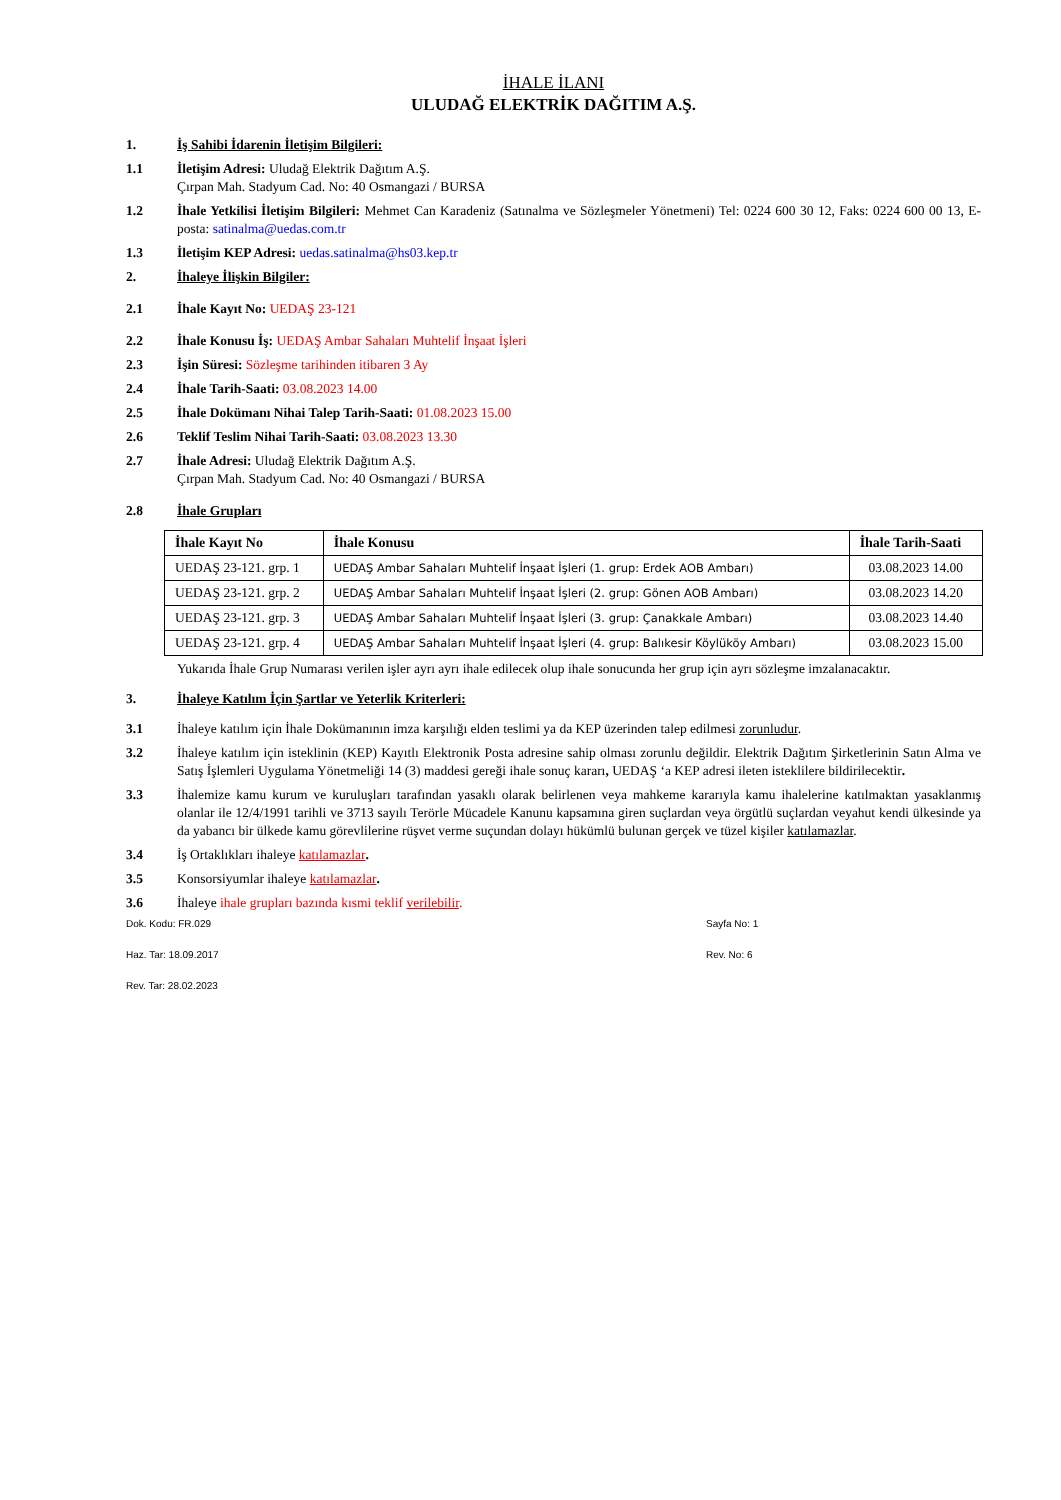İHALE İLANI
ULUDAĞ ELEKTRİK DAĞITIM A.Ş.
1. İş Sahibi İdarenin İletişim Bilgileri:
1.1 İletişim Adresi: Uludağ Elektrik Dağıtım A.Ş.
Çırpan Mah. Stadyum Cad. No: 40 Osmangazi / BURSA
1.2 İhale Yetkilisi İletişim Bilgileri: Mehmet Can Karadeniz (Satınalma ve Sözleşmeler Yönetmeni) Tel: 0224 600 30 12, Faks: 0224 600 00 13, E-posta: satinalma@uedas.com.tr
1.3 İletişim KEP Adresi: uedas.satinalma@hs03.kep.tr
2. İhaleye İlişkin Bilgiler:
2.1 İhale Kayıt No: UEDAŞ 23-121
2.2 İhale Konusu İş: UEDAŞ Ambar Sahaları Muhtelif İnşaat İşleri
2.3 İşin Süresi: Sözleşme tarihinden itibaren 3 Ay
2.4 İhale Tarih-Saati: 03.08.2023 14.00
2.5 İhale Dokümanı Nihai Talep Tarih-Saati: 01.08.2023 15.00
2.6 Teklif Teslim Nihai Tarih-Saati: 03.08.2023 13.30
2.7 İhale Adresi: Uludağ Elektrik Dağıtım A.Ş.
Çırpan Mah. Stadyum Cad. No: 40 Osmangazi / BURSA
2.8 İhale Grupları
| İhale Kayıt No | İhale Konusu | İhale Tarih-Saati |
| --- | --- | --- |
| UEDAŞ 23-121. grp. 1 | UEDAŞ Ambar Sahaları Muhtelif İnşaat İşleri (1. grup: Erdek AOB Ambarı) | 03.08.2023 14.00 |
| UEDAŞ 23-121. grp. 2 | UEDAŞ Ambar Sahaları Muhtelif İnşaat İşleri (2. grup: Gönen AOB Ambarı) | 03.08.2023 14.20 |
| UEDAŞ 23-121. grp. 3 | UEDAŞ Ambar Sahaları Muhtelif İnşaat İşleri (3. grup: Çanakkale Ambarı) | 03.08.2023 14.40 |
| UEDAŞ 23-121. grp. 4 | UEDAŞ Ambar Sahaları Muhtelif İnşaat İşleri (4. grup: Balıkesir Köylüköy Ambarı) | 03.08.2023 15.00 |
Yukarıda İhale Grup Numarası verilen işler ayrı ayrı ihale edilecek olup ihale sonucunda her grup için ayrı sözleşme imzalanacaktır.
3. İhaleye Katılım İçin Şartlar ve Yeterlik Kriterleri:
3.1 İhaleye katılım için İhale Dokümanının imza karşılığı elden teslimi ya da KEP üzerinden talep edilmesi zorunludur.
3.2 İhaleye katılım için isteklinin (KEP) Kayıtlı Elektronik Posta adresine sahip olması zorunlu değildir. Elektrik Dağıtım Şirketlerinin Satın Alma ve Satış İşlemleri Uygulama Yönetmeliği 14 (3) maddesi gereği ihale sonuç kararı, UEDAŞ ‘a KEP adresi ileten isteklilere bildirilecektir.
3.3 İhalemize kamu kurum ve kuruluşları tarafından yasaklı olarak belirlenen veya mahkeme kararıyla kamu ihalelerine katılmaktan yasaklanmış olanlar ile 12/4/1991 tarihli ve 3713 sayılı Terörle Mücadele Kanunu kapsamına giren suçlardan veya örgütlü suçlardan veyahut kendi ülkesinde ya da yabancı bir ülkede kamu görevlilerine rüşvet verme suçundan dolayı hükümlü bulunan gerçek ve tüzel kişiler katılamazlar.
3.4 İş Ortaklıkları ihaleye katılamazlar.
3.5 Konsorsiyumlar ihaleye katılamazlar.
3.6 İhaleye ihale grupları bazında kısmi teklif verilebilir.
Dok. Kodu: FR.029 Sayfa No: 1
Haz. Tar: 18.09.2017 Rev. No: 6
Rev. Tar: 28.02.2023